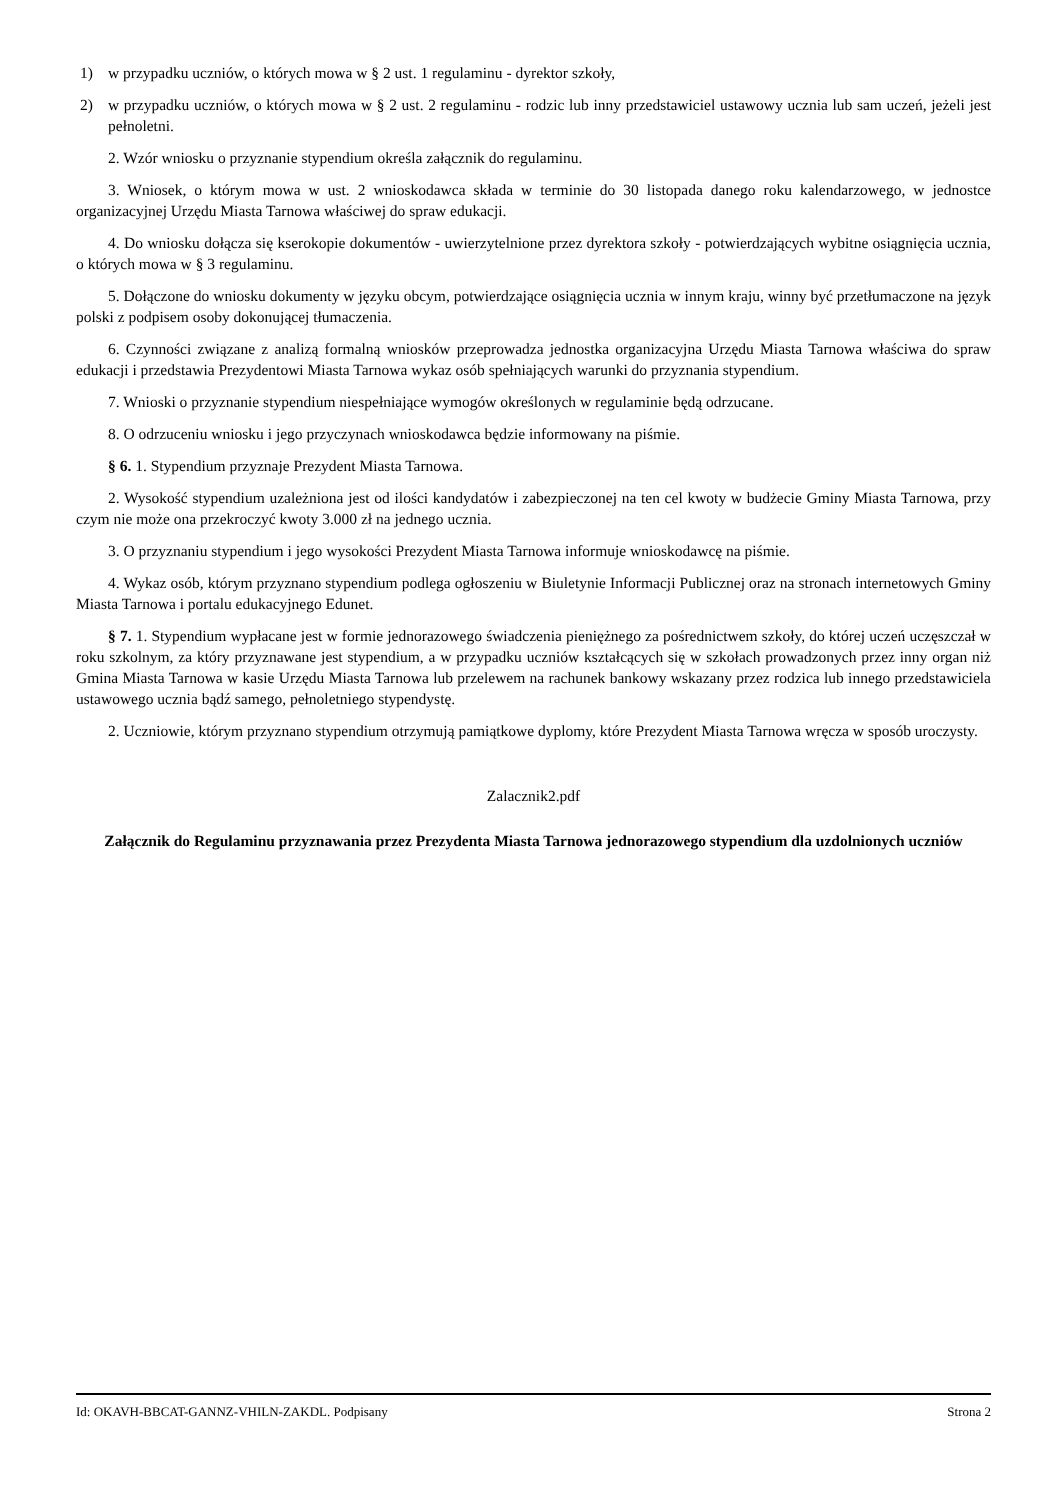1) w przypadku uczniów, o których mowa w § 2 ust. 1 regulaminu - dyrektor szkoły,
2) w przypadku uczniów, o których mowa w § 2 ust. 2 regulaminu - rodzic lub inny przedstawiciel ustawowy ucznia lub sam uczeń, jeżeli jest pełnoletni.
2. Wzór wniosku o przyznanie stypendium określa załącznik do regulaminu.
3. Wniosek, o którym mowa w ust. 2 wnioskodawca składa w terminie do 30 listopada danego roku kalendarzowego, w jednostce organizacyjnej Urzędu Miasta Tarnowa właściwej do spraw edukacji.
4. Do wniosku dołącza się kserokopie dokumentów - uwierzytelnione przez dyrektora szkoły - potwierdzających wybitne osiągnięcia ucznia, o których mowa w § 3 regulaminu.
5. Dołączone do wniosku dokumenty w języku obcym, potwierdzające osiągnięcia ucznia w innym kraju, winny być przetłumaczone na język polski z podpisem osoby dokonującej tłumaczenia.
6. Czynności związane z analizą formalną wniosków przeprowadza jednostka organizacyjna Urzędu Miasta Tarnowa właściwa do spraw edukacji i przedstawia Prezydentowi Miasta Tarnowa wykaz osób spełniających warunki do przyznania stypendium.
7. Wnioski o przyznanie stypendium niespełniające wymogów określonych w regulaminie będą odrzucane.
8. O odrzuceniu wniosku i jego przyczynach wnioskodawca będzie informowany na piśmie.
§ 6. 1. Stypendium przyznaje Prezydent Miasta Tarnowa.
2. Wysokość stypendium uzależniona jest od ilości kandydatów i zabezpieczonej na ten cel kwoty w budżecie Gminy Miasta Tarnowa, przy czym nie może ona przekroczyć kwoty 3.000 zł na jednego ucznia.
3. O przyznaniu stypendium i jego wysokości Prezydent Miasta Tarnowa informuje wnioskodawcę na piśmie.
4. Wykaz osób, którym przyznano stypendium podlega ogłoszeniu w Biuletynie Informacji Publicznej oraz na stronach internetowych Gminy Miasta Tarnowa i portalu edukacyjnego Edunet.
§ 7. 1. Stypendium wypłacane jest w formie jednorazowego świadczenia pieniężnego za pośrednictwem szkoły, do której uczeń uczęszczał w roku szkolnym, za który przyznawane jest stypendium, a w przypadku uczniów kształcących się w szkołach prowadzonych przez inny organ niż Gmina Miasta Tarnowa w kasie Urzędu Miasta Tarnowa lub przelewem na rachunek bankowy wskazany przez rodzica lub innego przedstawiciela ustawowego ucznia bądź samego, pełnoletniego stypendystę.
2. Uczniowie, którym przyznano stypendium otrzymują pamiątkowe dyplomy, które Prezydent Miasta Tarnowa wręcza w sposób uroczysty.
Zalacznik2.pdf
Załącznik do Regulaminu przyznawania przez Prezydenta Miasta Tarnowa jednorazowego stypendium dla uzdolnionych uczniów
Id: OKAVH-BBCAT-GANNZ-VHILN-ZAKDL. Podpisany Strona 2